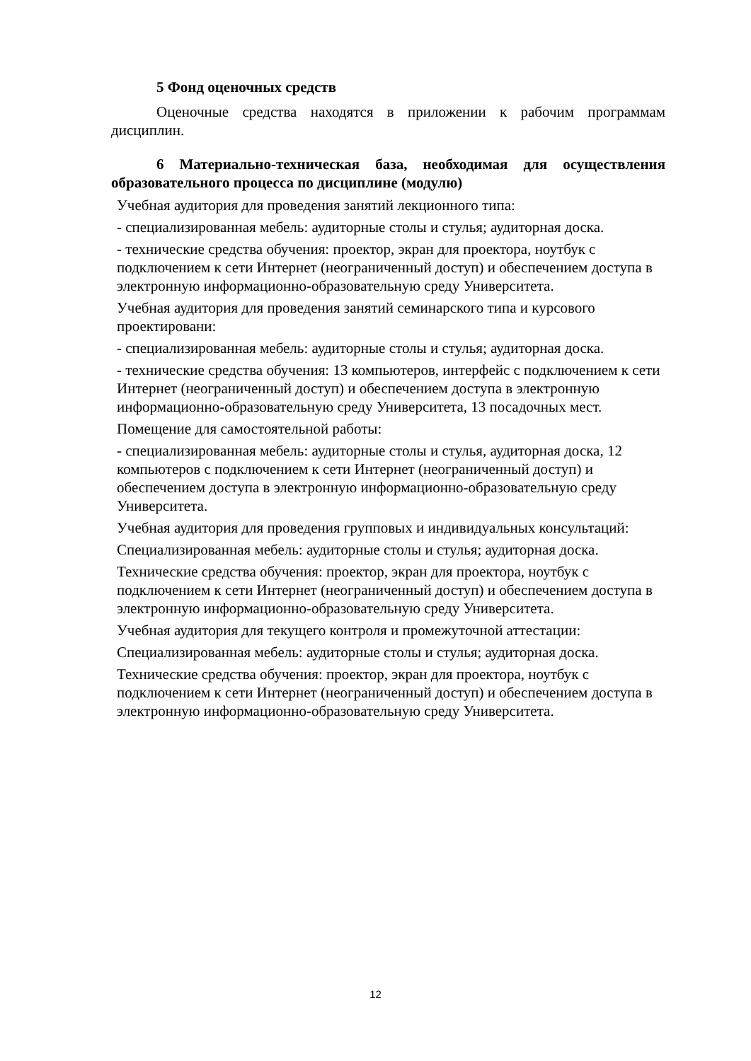5 Фонд оценочных средств
Оценочные средства находятся в приложении к рабочим программам дисциплин.
6 Материально-техническая база, необходимая для осуществления образовательного процесса по дисциплине (модулю)
Учебная аудитория для проведения занятий лекционного типа:
- специализированная мебель: аудиторные столы и стулья; аудиторная доска.
- технические средства обучения: проектор, экран для проектора, ноутбук с подключением к сети Интернет (неограниченный доступ) и обеспечением доступа в электронную информационно-образовательную среду Университета.
Учебная аудитория для проведения занятий семинарского типа и курсового проектировани:
- специализированная мебель: аудиторные столы и стулья; аудиторная доска.
- технические средства обучения: 13 компьютеров, интерфейс с подключением к сети Интернет (неограниченный доступ) и обеспечением доступа в электронную информационно-образовательную среду Университета, 13 посадочных мест.
Помещение для самостоятельной работы:
- специализированная мебель: аудиторные столы и стулья, аудиторная доска, 12 компьютеров с подключением к сети Интернет (неограниченный доступ) и обеспечением доступа в электронную информационно-образовательную среду Университета.
Учебная аудитория для проведения групповых и индивидуальных консультаций:
Специализированная мебель: аудиторные столы и стулья; аудиторная доска.
Технические средства обучения: проектор, экран для проектора, ноутбук с подключением к сети Интернет (неограниченный доступ) и обеспечением доступа в электронную информационно-образовательную среду Университета.
Учебная аудитория для текущего контроля и промежуточной аттестации:
Специализированная мебель: аудиторные столы и стулья; аудиторная доска.
Технические средства обучения: проектор, экран для проектора, ноутбук с подключением к сети Интернет (неограниченный доступ) и обеспечением доступа в электронную информационно-образовательную среду Университета.
12